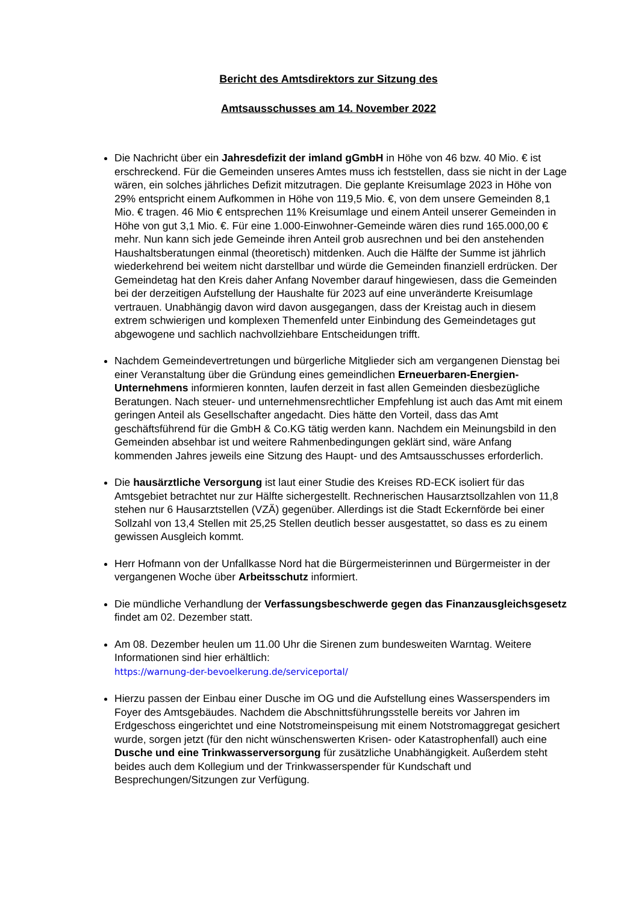Bericht des Amtsdirektors zur Sitzung des
Amtsausschusses am 14. November 2022
Die Nachricht über ein Jahresdefizit der imland gGmbH in Höhe von 46 bzw. 40 Mio. € ist erschreckend. Für die Gemeinden unseres Amtes muss ich feststellen, dass sie nicht in der Lage wären, ein solches jährliches Defizit mitzutragen. Die geplante Kreisumlage 2023 in Höhe von 29% entspricht einem Aufkommen in Höhe von 119,5 Mio. €, von dem unsere Gemeinden 8,1 Mio. € tragen. 46 Mio € entsprechen 11% Kreisumlage und einem Anteil unserer Gemeinden in Höhe von gut 3,1 Mio. €. Für eine 1.000-Einwohner-Gemeinde wären dies rund 165.000,00 € mehr. Nun kann sich jede Gemeinde ihren Anteil grob ausrechnen und bei den anstehenden Haushaltsberatungen einmal (theoretisch) mitdenken. Auch die Hälfte der Summe ist jährlich wiederkehrend bei weitem nicht darstellbar und würde die Gemeinden finanziell erdrücken. Der Gemeindetag hat den Kreis daher Anfang November darauf hingewiesen, dass die Gemeinden bei der derzeitigen Aufstellung der Haushalte für 2023 auf eine unveränderte Kreisumlage vertrauen. Unabhängig davon wird davon ausgegangen, dass der Kreistag auch in diesem extrem schwierigen und komplexen Themenfeld unter Einbindung des Gemeindetages gut abgewogene und sachlich nachvollziehbare Entscheidungen trifft.
Nachdem Gemeindevertretungen und bürgerliche Mitglieder sich am vergangenen Dienstag bei einer Veranstaltung über die Gründung eines gemeindlichen Erneuerbaren-Energien-Unternehmens informieren konnten, laufen derzeit in fast allen Gemeinden diesbezügliche Beratungen. Nach steuer- und unternehmensrechtlicher Empfehlung ist auch das Amt mit einem geringen Anteil als Gesellschafter angedacht. Dies hätte den Vorteil, dass das Amt geschäftsführend für die GmbH & Co.KG tätig werden kann. Nachdem ein Meinungsbild in den Gemeinden absehbar ist und weitere Rahmenbedingungen geklärt sind, wäre Anfang kommenden Jahres jeweils eine Sitzung des Haupt- und des Amtsausschusses erforderlich.
Die hausärztliche Versorgung ist laut einer Studie des Kreises RD-ECK isoliert für das Amtsgebiet betrachtet nur zur Hälfte sichergestellt. Rechnerischen Hausarztsollzahlen von 11,8 stehen nur 6 Hausarztstellen (VZÄ) gegenüber. Allerdings ist die Stadt Eckernförde bei einer Sollzahl von 13,4 Stellen mit 25,25 Stellen deutlich besser ausgestattet, so dass es zu einem gewissen Ausgleich kommt.
Herr Hofmann von der Unfallkasse Nord hat die Bürgermeisterinnen und Bürgermeister in der vergangenen Woche über Arbeitsschutz informiert.
Die mündliche Verhandlung der Verfassungsbeschwerde gegen das Finanzausgleichsgesetz findet am 02. Dezember statt.
Am 08. Dezember heulen um 11.00 Uhr die Sirenen zum bundesweiten Warntag. Weitere Informationen sind hier erhältlich:
https://warnung-der-bevoelkerung.de/serviceportal/
Hierzu passen der Einbau einer Dusche im OG und die Aufstellung eines Wasserspenders im Foyer des Amtsgebäudes. Nachdem die Abschnittsführungsstelle bereits vor Jahren im Erdgeschoss eingerichtet und eine Notstromeinspeisung mit einem Notstromaggregat gesichert wurde, sorgen jetzt (für den nicht wünschenswerten Krisen- oder Katastrophenfall) auch eine Dusche und eine Trinkwasserversorgung für zusätzliche Unabhängigkeit. Außerdem steht beides auch dem Kollegium und der Trinkwasserspender für Kundschaft und Besprechungen/Sitzungen zur Verfügung.